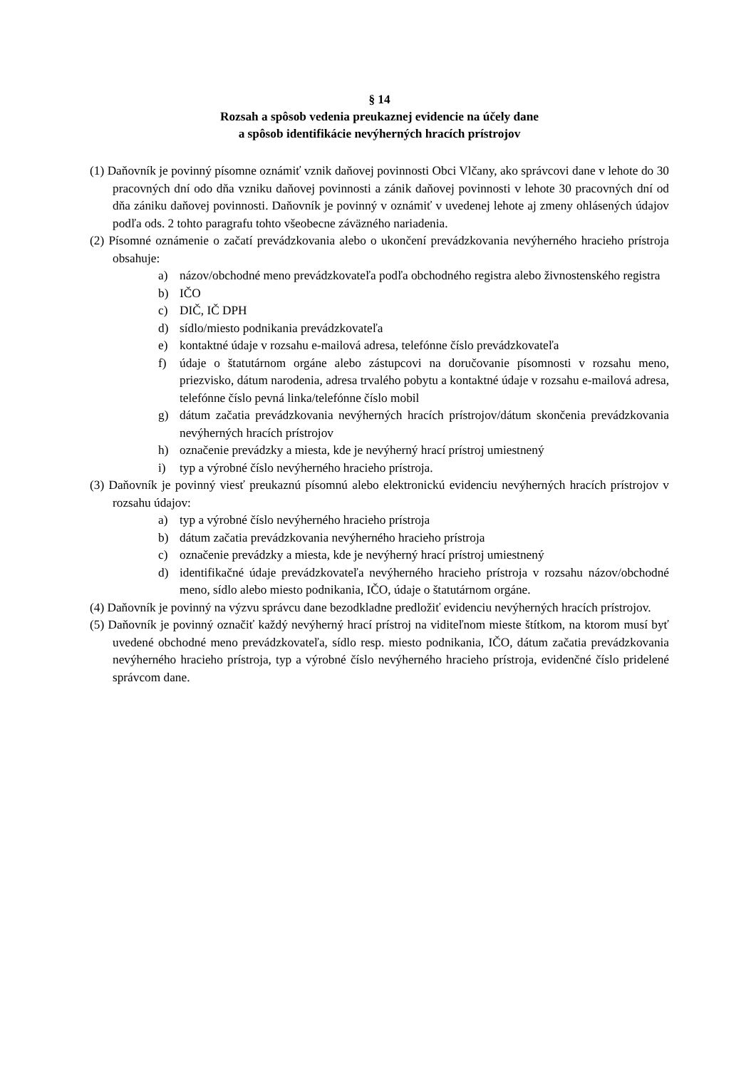§ 14
Rozsah a spôsob vedenia preukaznej evidencie na účely dane
a spôsob identifikácie nevýherných hracích prístrojov
(1) Daňovník je povinný písomne oznámiť vznik daňovej povinnosti Obci Vlčany, ako správcovi dane v lehote do 30 pracovných dní odo dňa vzniku daňovej povinnosti a zánik daňovej povinnosti v lehote 30 pracovných dní od dňa zániku daňovej povinnosti. Daňovník je povinný v oznámiť v uvedenej lehote aj zmeny ohlásených údajov podľa ods. 2 tohto paragrafu tohto všeobecne záväzného nariadenia.
(2) Písomné oznámenie o začatí prevádzkovania alebo o ukončení prevádzkovania nevýherného hracieho prístroja obsahuje:
a) názov/obchodné meno prevádzkovateľa podľa obchodného registra alebo živnostenského registra
b) IČO
c) DIČ, IČ DPH
d) sídlo/miesto podnikania prevádzkovateľa
e) kontaktné údaje v rozsahu e-mailová adresa, telefónne číslo prevádzkovateľa
f) údaje o štatutárnom orgáne alebo zástupcovi na doručovanie písomnosti v rozsahu meno, priezvisko, dátum narodenia, adresa trvalého pobytu a kontaktné údaje v rozsahu e-mailová adresa, telefónne číslo pevná linka/telefónne číslo mobil
g) dátum začatia prevádzkovania nevýherných hracích prístrojov/dátum skončenia prevádzkovania nevýherných hracích prístrojov
h) označenie prevádzky a miesta, kde je nevýherný hrací prístroj umiestnený
i) typ a výrobné číslo nevýherného hracieho prístroja.
(3) Daňovník je povinný viesť preukaznú písomnú alebo elektronickú evidenciu nevýherných hracích prístrojov v rozsahu údajov:
a) typ a výrobné číslo nevýherného hracieho prístroja
b) dátum začatia prevádzkovania nevýherného hracieho prístroja
c) označenie prevádzky a miesta, kde je nevýherný hrací prístroj umiestnený
d) identifikačné údaje prevádzkovateľa nevýherného hracieho prístroja v rozsahu názov/obchodné meno, sídlo alebo miesto podnikania, IČO, údaje o štatutárnom orgáne.
(4) Daňovník je povinný na výzvu správcu dane bezodkladne predložiť evidenciu nevýherných hracích prístrojov.
(5) Daňovník je povinný označiť každý nevýherný hrací prístroj na viditeľnom mieste štítkom, na ktorom musí byť uvedené obchodné meno prevádzkovateľa, sídlo resp. miesto podnikania, IČO, dátum začatia prevádzkovania nevýherného hracieho prístroja, typ a výrobné číslo nevýherného hracieho prístroja, evidenčné číslo pridelené správcom dane.